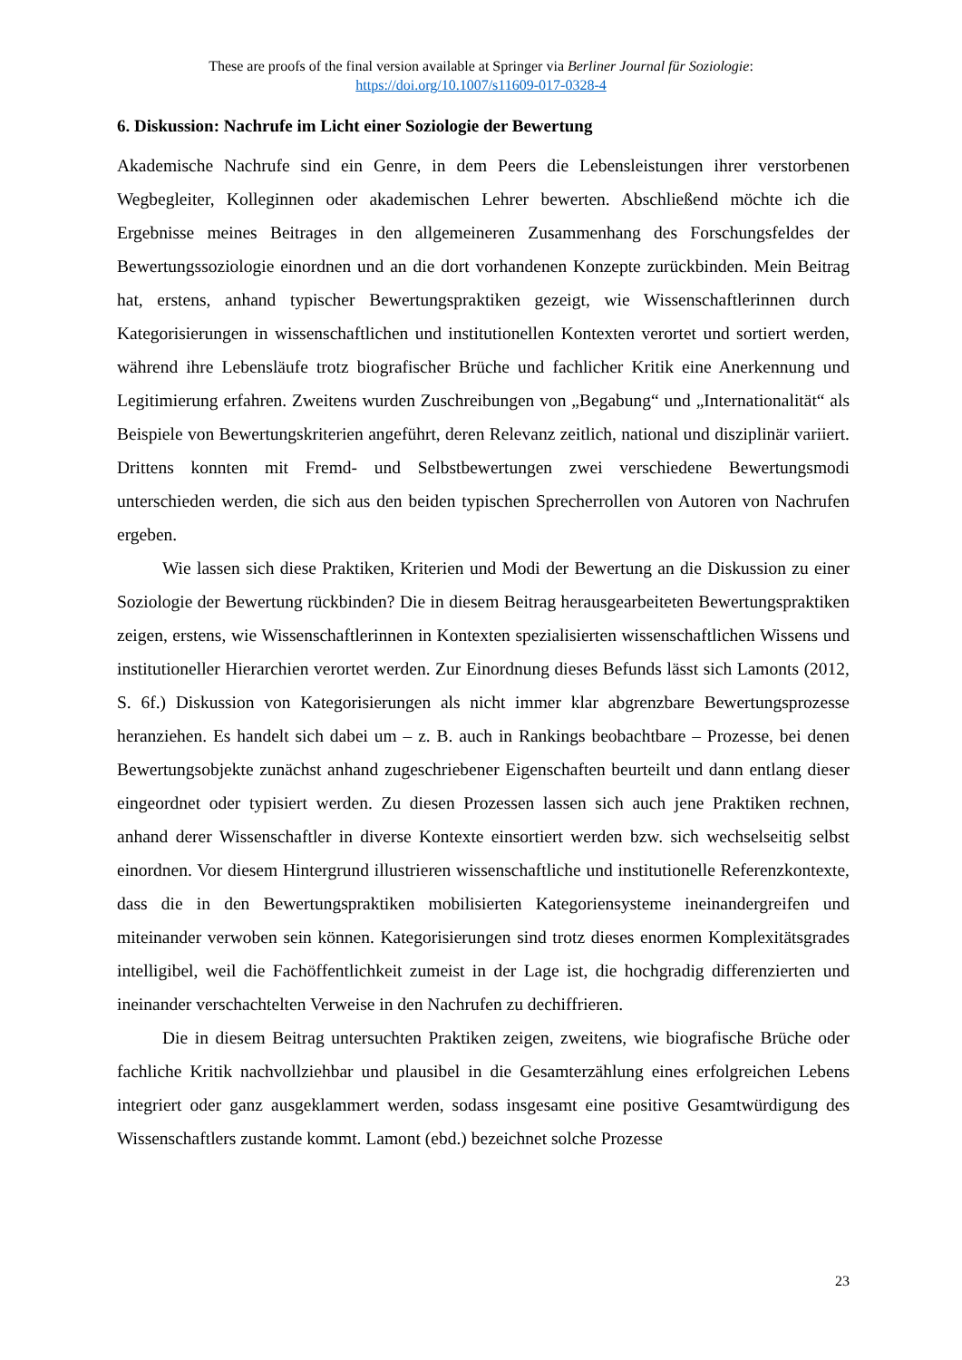These are proofs of the final version available at Springer via Berliner Journal für Soziologie:
https://doi.org/10.1007/s11609-017-0328-4
6. Diskussion: Nachrufe im Licht einer Soziologie der Bewertung
Akademische Nachrufe sind ein Genre, in dem Peers die Lebensleistungen ihrer verstorbenen Wegbegleiter, Kolleginnen oder akademischen Lehrer bewerten. Abschließend möchte ich die Ergebnisse meines Beitrages in den allgemeineren Zusammenhang des Forschungsfeldes der Bewertungssoziologie einordnen und an die dort vorhandenen Konzepte zurückbinden. Mein Beitrag hat, erstens, anhand typischer Bewertungspraktiken gezeigt, wie Wissenschaftlerinnen durch Kategorisierungen in wissenschaftlichen und institutionellen Kontexten verortet und sortiert werden, während ihre Lebensläufe trotz biografischer Brüche und fachlicher Kritik eine Anerkennung und Legitimierung erfahren. Zweitens wurden Zuschreibungen von „Begabung“ und „Internationalität“ als Beispiele von Bewertungskriterien angeführt, deren Relevanz zeitlich, national und disziplinär variiert. Drittens konnten mit Fremd- und Selbstbewertungen zwei verschiedene Bewertungsmodi unterschieden werden, die sich aus den beiden typischen Sprecherrollen von Autoren von Nachrufen ergeben.
Wie lassen sich diese Praktiken, Kriterien und Modi der Bewertung an die Diskussion zu einer Soziologie der Bewertung rückbinden? Die in diesem Beitrag herausgearbeiteten Bewertungspraktiken zeigen, erstens, wie Wissenschaftlerinnen in Kontexten spezialisierten wissenschaftlichen Wissens und institutioneller Hierarchien verortet werden. Zur Einordnung dieses Befunds lässt sich Lamonts (2012, S. 6f.) Diskussion von Kategorisierungen als nicht immer klar abgrenzbare Bewertungsprozesse heranziehen. Es handelt sich dabei um – z. B. auch in Rankings beobachtbare – Prozesse, bei denen Bewertungsobjekte zunächst anhand zugeschriebener Eigenschaften beurteilt und dann entlang dieser eingeordnet oder typisiert werden. Zu diesen Prozessen lassen sich auch jene Praktiken rechnen, anhand derer Wissenschaftler in diverse Kontexte einsortiert werden bzw. sich wechselseitig selbst einordnen. Vor diesem Hintergrund illustrieren wissenschaftliche und institutionelle Referenzkontexte, dass die in den Bewertungspraktiken mobilisierten Kategoriensysteme ineinandergreifen und miteinander verwoben sein können. Kategorisierungen sind trotz dieses enormen Komplexitätsgrades intelligibel, weil die Fachöffentlichkeit zumeist in der Lage ist, die hochgradig differenzierten und ineinander verschachtelten Verweise in den Nachrufen zu dechiffrieren.
Die in diesem Beitrag untersuchten Praktiken zeigen, zweitens, wie biografische Brüche oder fachliche Kritik nachvollziehbar und plausibel in die Gesamterzählung eines erfolgreichen Lebens integriert oder ganz ausgeklammert werden, sodass insgesamt eine positive Gesamtwürdigung des Wissenschaftlers zustande kommt. Lamont (ebd.) bezeichnet solche Prozesse
23